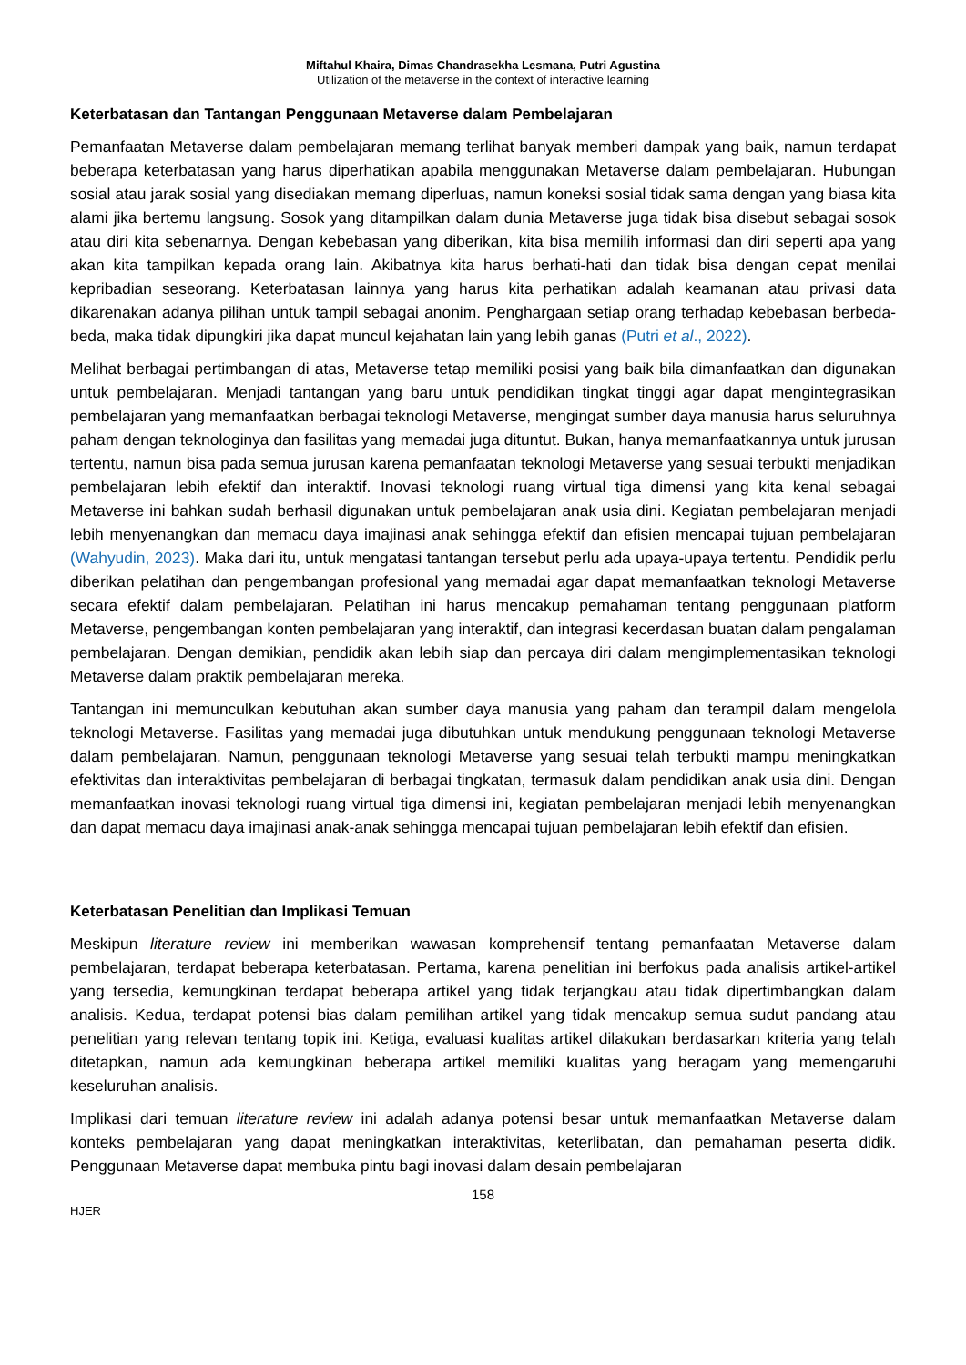Miftahul Khaira, Dimas Chandrasekha Lesmana, Putri Agustina
Utilization of the metaverse in the context of interactive learning
Keterbatasan dan Tantangan Penggunaan Metaverse dalam Pembelajaran
Pemanfaatan Metaverse dalam pembelajaran memang terlihat banyak memberi dampak yang baik, namun terdapat beberapa keterbatasan yang harus diperhatikan apabila menggunakan Metaverse dalam pembelajaran. Hubungan sosial atau jarak sosial yang disediakan memang diperluas, namun koneksi sosial tidak sama dengan yang biasa kita alami jika bertemu langsung. Sosok yang ditampilkan dalam dunia Metaverse juga tidak bisa disebut sebagai sosok atau diri kita sebenarnya. Dengan kebebasan yang diberikan, kita bisa memilih informasi dan diri seperti apa yang akan kita tampilkan kepada orang lain. Akibatnya kita harus berhati-hati dan tidak bisa dengan cepat menilai kepribadian seseorang. Keterbatasan lainnya yang harus kita perhatikan adalah keamanan atau privasi data dikarenakan adanya pilihan untuk tampil sebagai anonim. Penghargaan setiap orang terhadap kebebasan berbeda-beda, maka tidak dipungkiri jika dapat muncul kejahatan lain yang lebih ganas (Putri et al., 2022).
Melihat berbagai pertimbangan di atas, Metaverse tetap memiliki posisi yang baik bila dimanfaatkan dan digunakan untuk pembelajaran. Menjadi tantangan yang baru untuk pendidikan tingkat tinggi agar dapat mengintegrasikan pembelajaran yang memanfaatkan berbagai teknologi Metaverse, mengingat sumber daya manusia harus seluruhnya paham dengan teknologinya dan fasilitas yang memadai juga dituntut. Bukan, hanya memanfaatkannya untuk jurusan tertentu, namun bisa pada semua jurusan karena pemanfaatan teknologi Metaverse yang sesuai terbukti menjadikan pembelajaran lebih efektif dan interaktif. Inovasi teknologi ruang virtual tiga dimensi yang kita kenal sebagai Metaverse ini bahkan sudah berhasil digunakan untuk pembelajaran anak usia dini. Kegiatan pembelajaran menjadi lebih menyenangkan dan memacu daya imajinasi anak sehingga efektif dan efisien mencapai tujuan pembelajaran (Wahyudin, 2023). Maka dari itu, untuk mengatasi tantangan tersebut perlu ada upaya-upaya tertentu. Pendidik perlu diberikan pelatihan dan pengembangan profesional yang memadai agar dapat memanfaatkan teknologi Metaverse secara efektif dalam pembelajaran. Pelatihan ini harus mencakup pemahaman tentang penggunaan platform Metaverse, pengembangan konten pembelajaran yang interaktif, dan integrasi kecerdasan buatan dalam pengalaman pembelajaran. Dengan demikian, pendidik akan lebih siap dan percaya diri dalam mengimplementasikan teknologi Metaverse dalam praktik pembelajaran mereka.
Tantangan ini memunculkan kebutuhan akan sumber daya manusia yang paham dan terampil dalam mengelola teknologi Metaverse. Fasilitas yang memadai juga dibutuhkan untuk mendukung penggunaan teknologi Metaverse dalam pembelajaran. Namun, penggunaan teknologi Metaverse yang sesuai telah terbukti mampu meningkatkan efektivitas dan interaktivitas pembelajaran di berbagai tingkatan, termasuk dalam pendidikan anak usia dini. Dengan memanfaatkan inovasi teknologi ruang virtual tiga dimensi ini, kegiatan pembelajaran menjadi lebih menyenangkan dan dapat memacu daya imajinasi anak-anak sehingga mencapai tujuan pembelajaran lebih efektif dan efisien.
Keterbatasan Penelitian dan Implikasi Temuan
Meskipun literature review ini memberikan wawasan komprehensif tentang pemanfaatan Metaverse dalam pembelajaran, terdapat beberapa keterbatasan. Pertama, karena penelitian ini berfokus pada analisis artikel-artikel yang tersedia, kemungkinan terdapat beberapa artikel yang tidak terjangkau atau tidak dipertimbangkan dalam analisis. Kedua, terdapat potensi bias dalam pemilihan artikel yang tidak mencakup semua sudut pandang atau penelitian yang relevan tentang topik ini. Ketiga, evaluasi kualitas artikel dilakukan berdasarkan kriteria yang telah ditetapkan, namun ada kemungkinan beberapa artikel memiliki kualitas yang beragam yang memengaruhi keseluruhan analisis.
Implikasi dari temuan literature review ini adalah adanya potensi besar untuk memanfaatkan Metaverse dalam konteks pembelajaran yang dapat meningkatkan interaktivitas, keterlibatan, dan pemahaman peserta didik. Penggunaan Metaverse dapat membuka pintu bagi inovasi dalam desain pembelajaran
158
HJER